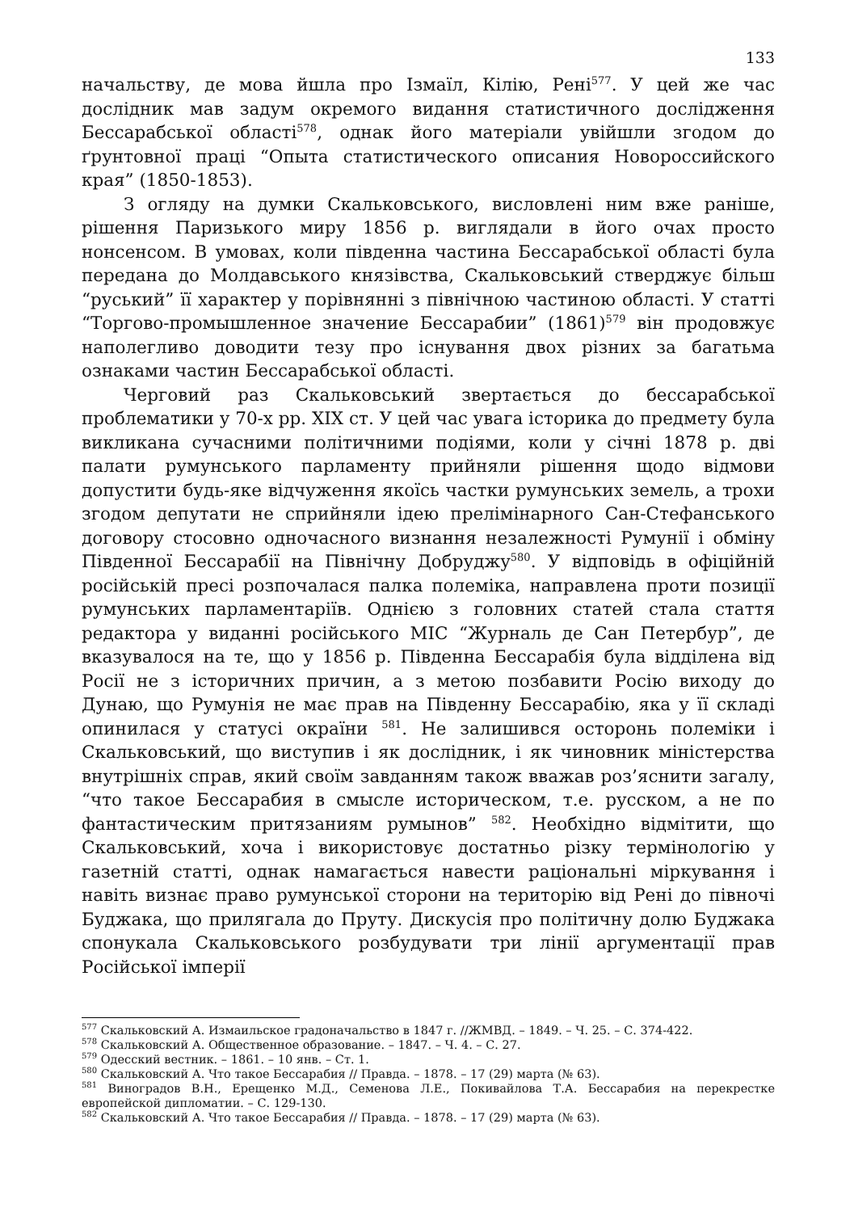133
начальству, де мова йшла про Ізмаїл, Кілію, Рені<sup>577</sup>. У цей же час дослідник мав задум окремого видання статистичного дослідження Бессарабської області<sup>578</sup>, однак його матеріали увійшли згодом до ґрунтовної праці “Опыта статистического описания Новороссийского края” (1850-1853).
З огляду на думки Скальковського, висловлені ним вже раніше, рішення Паризького миру 1856 р. виглядали в його очах просто нонсенсом. В умовах, коли південна частина Бессарабської області була передана до Молдавського князівства, Скальковський стверджує більш “руський” її характер у порівнянні з північною частиною області. У статті “Торгово-промышленное значение Бессарабии” (1861)<sup>579</sup> він продовжує наполегливо доводити тезу про існування двох різних за багатьма ознаками частин Бессарабської області.
Черговий раз Скальковський звертається до бессарабської проблематики у 70-х рр. XIX ст. У цей час увага історика до предмету була викликана сучасними політичними подіями, коли у січні 1878 р. дві палати румунського парламенту прийняли рішення щодо відмови допустити будь-яке відчуження якоїсь частки румунських земель, а трохи згодом депутати не сприйняли ідею прелімінарного Сан-Стефанського договору стосовно одночасного визнання незалежності Румунії і обміну Південної Бессарабії на Північну Добруджу<sup>580</sup>. У відповідь в офіційній російській пресі розпочалася палка полеміка, направлена проти позиції румунських парламентаріїв. Однією з головних статей стала стаття редактора у виданні російського МІС “Журналь де Сан Петербур”, де вказувалося на те, що у 1856 р. Південна Бессарабія була відділена від Росії не з історичних причин, а з метою позбавити Росію виходу до Дунаю, що Румунія не має прав на Південну Бессарабію, яка у її складі опинилася у статусі окраїни <sup>581</sup>. Не залишився осторонь полеміки і Скальковський, що виступив і як дослідник, і як чиновник міністерства внутрішніх справ, який своїм завданням також вважав роз’яснити загалу, “что такое Бессарабия в смысле историческом, т.е. русском, а не по фантастическим притязаниям румынов” <sup>582</sup>. Необхідно відмітити, що Скальковський, хоча і використовує достатньо різку термінологію у газетній статті, однак намагається навести раціональні міркування і навіть визнає право румунської сторони на територію від Рені до півночі Буджака, що прилягала до Пруту. Дискусія про політичну долю Буджака спонукала Скальковського розбудувати три лінії аргументації прав Російської імперії
<sup>577</sup> Скальковский А. Измаильское градоначальство в 1847 г. //ЖМВД. – 1849. – Ч. 25. – С. 374-422.
<sup>578</sup> Скальковский А. Общественное образование. – 1847. – Ч. 4. – С. 27.
<sup>579</sup> Одесский вестник. – 1861. – 10 янв. – Ст. 1.
<sup>580</sup> Скальковский А. Что такое Бессарабия // Правда. – 1878. – 17 (29) марта (№ 63).
<sup>581</sup> Виноградов В.Н., Ерещенко М.Д., Семенова Л.Е., Покивайлова Т.А. Бессарабия на перекрестке европейской дипломатии. – С. 129-130.
<sup>582</sup> Скальковский А. Что такое Бессарабия // Правда. – 1878. – 17 (29) марта (№ 63).